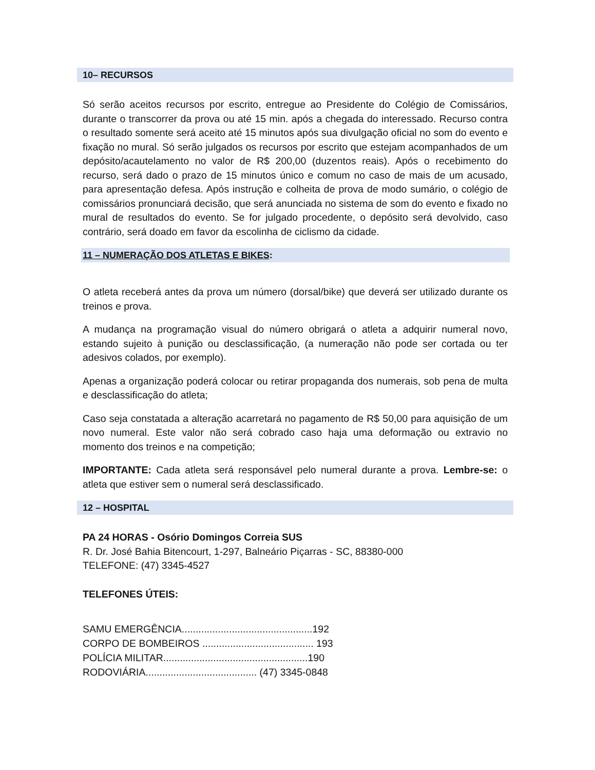10– RECURSOS
Só serão aceitos recursos por escrito, entregue ao Presidente do Colégio de Comissários, durante o transcorrer da prova ou até 15 min. após a chegada do interessado. Recurso contra o resultado somente será aceito até 15 minutos após sua divulgação oficial no som do evento e fixação no mural. Só serão julgados os recursos por escrito que estejam acompanhados de um depósito/acautelamento no valor de R$ 200,00 (duzentos reais). Após o recebimento do recurso, será dado o prazo de 15 minutos único e comum no caso de mais de um acusado, para apresentação defesa. Após instrução e colheita de prova de modo sumário, o colégio de comissários pronunciará decisão, que será anunciada no sistema de som do evento e fixado no mural de resultados do evento. Se for julgado procedente, o depósito será devolvido, caso contrário, será doado em favor da escolinha de ciclismo da cidade.
11 – NUMERAÇÃO DOS ATLETAS E BIKES:
O atleta receberá antes da prova um número (dorsal/bike) que deverá ser utilizado durante os treinos e prova.
A mudança na programação visual do número obrigará o atleta a adquirir numeral novo, estando sujeito à punição ou desclassificação, (a numeração não pode ser cortada ou ter adesivos colados, por exemplo).
Apenas a organização poderá colocar ou retirar propaganda dos numerais, sob pena de multa e desclassificação do atleta;
Caso seja constatada a alteração acarretará no pagamento de R$ 50,00 para aquisição de um novo numeral. Este valor não será cobrado caso haja uma deformação ou extravio no momento dos treinos e na competição;
IMPORTANTE: Cada atleta será responsável pelo numeral durante a prova. Lembre-se: o atleta que estiver sem o numeral será desclassificado.
12 – HOSPITAL
PA 24 HORAS - Osório Domingos Correia SUS
R. Dr. José Bahia Bitencourt, 1-297, Balneário Piçarras - SC, 88380-000
TELEFONE: (47) 3345-4527
TELEFONES ÚTEIS:
SAMU EMERGÊNCIA...............................................192
CORPO DE BOMBEIROS ........................................ 193
POLÍCIA MILITAR....................................................190
RODOVIÁRIA........................................ (47) 3345-0848